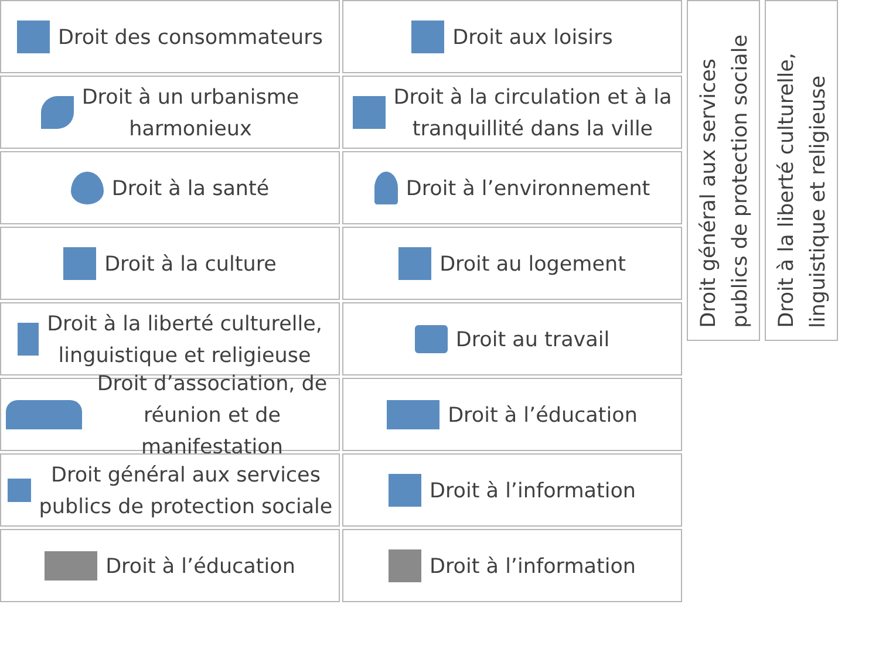Droit des consommateurs
Droit aux loisirs
Droit à un urbanisme
harmonieux
Droit à la circulation et à la
tranquillité dans la ville
Droit à la santé
Droit à l’environnement
Droit à la culture
Droit au logement
Droit à la liberté culturelle,
linguistique et religieuse
Droit au travail
Droit d’association, de
réunion et de manifestation
Droit à l’éducation
Droit général aux services
publics de protection sociale
Droit à l’information
Droit à l’éducation
Droit à l’information
Droit général aux services publics de protection sociale
Droit à la liberté culturelle, linguistique et religieuse